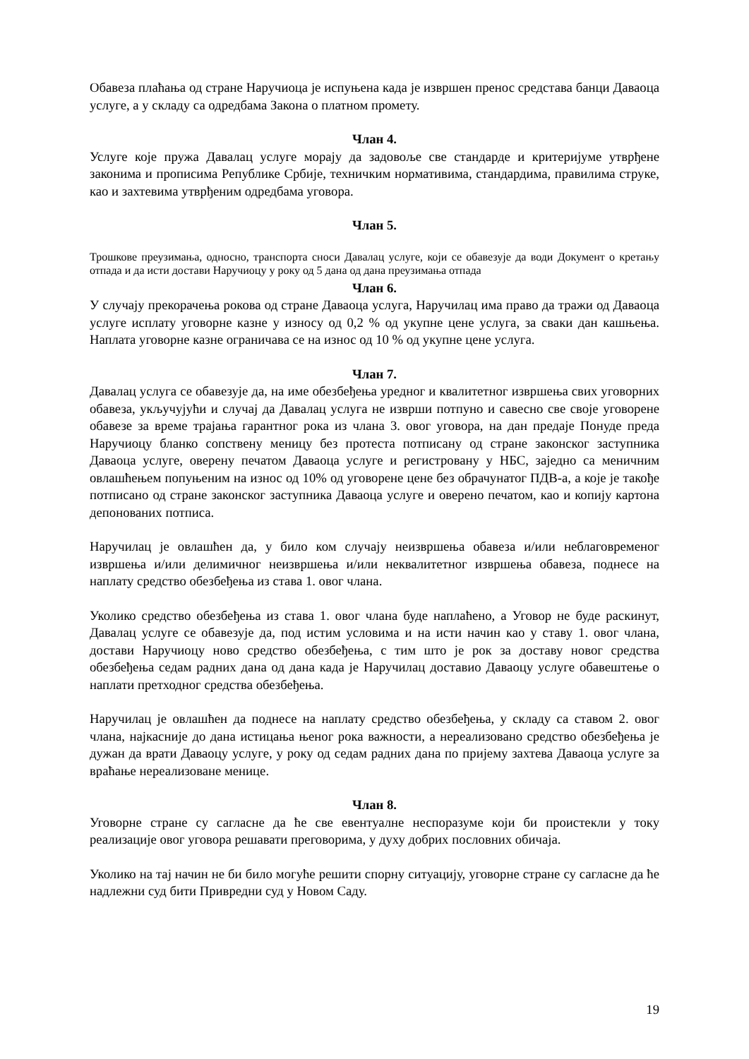Обавеза плаћања од стране Наручиоца је испуњена када је извршен пренос средстава банци Даваоца услуге, а у складу са одредбама Закона о платном промету.
Члан 4.
Услуге које пружа Давалац услуге морају да задовоље све стандарде и критеријуме утврђене законима и прописима Републике Србије, техничким нормативима, стандардима, правилима струке, као и захтевима утврђеним одредбама уговора.
Члан 5.
Трошкове преузимања, односно, транспорта сноси Давалац услуге, који се обавезује да води Документ о кретању отпада и да исти достави Наручиоцу у року од 5 дана од дана преузимања отпада
Члан 6.
У случају прекорачења рокова од стране Даваоца услуга, Наручилац има право да тражи од Даваоца услуге исплату уговорне казне у износу од 0,2 % од укупне цене услуга, за сваки дан кашњења. Наплата уговорне казне ограничава се на износ од 10 % од укупне цене услуга.
Члан 7.
Давалац услуга се обавезује да, на име обезбеђења уредног и квалитетног извршења свих уговорних обавеза, укључујући и случај да Давалац услуга не изврши потпуно и савесно све своје уговорене обавезе за време трајања гарантног рока из члана 3. овог уговора, на дан предаје Понуде преда Наручиоцу бланко сопствену меницу без протеста потписану од стране законског заступника Даваоца услуге, оверену печатом Даваоца услуге и регистровану у НБС, заједно са меничним овлашћењем попуњеним на износ од 10% од уговорене цене без обрачунатог ПДВ-а, а које је такође потписано од стране законског заступника Даваоца услуге и оверено печатом, као и копију картона депонованих потписа.
Наручилац је овлашћен да, у било ком случају неизвршења обавеза и/или неблаговременог извршења и/или делимичног неизвршења и/или неквалитетног извршења обавеза, поднесе на наплату средство обезбеђења из става 1. овог члана.
Уколико средство обезбеђења из става 1. овог члана буде наплаћено, а Уговор не буде раскинут, Давалац услуге се обавезује да, под истим условима и на исти начин као у ставу 1. овог члана, достави Наручиоцу ново средство обезбеђења, с тим што је рок за доставу новог средства обезбеђења седам радних дана од дана када је Наручилац доставио Даваоцу услуге обавештење о наплати претходног средства обезбеђења.
Наручилац је овлашћен да поднесе на наплату средство обезбеђења, у складу са ставом 2. овог члана, најкасније до дана истицања њеног рока важности, а нереализовано средство обезбеђења је дужан да врати Даваоцу услуге, у року од седам радних дана по пријему захтева Даваоца услуге за враћање нереализоване менице.
Члан 8.
Уговорне стране су сагласне да ће све евентуалне неспоразуме који би проистекли у току реализације овог уговора решавати преговорима, у духу добрих пословних обичаја.
Уколико на тај начин не би било могуће решити спорну ситуацију, уговорне стране су сагласне да ће надлежни суд бити Привредни суд у Новом Саду.
19